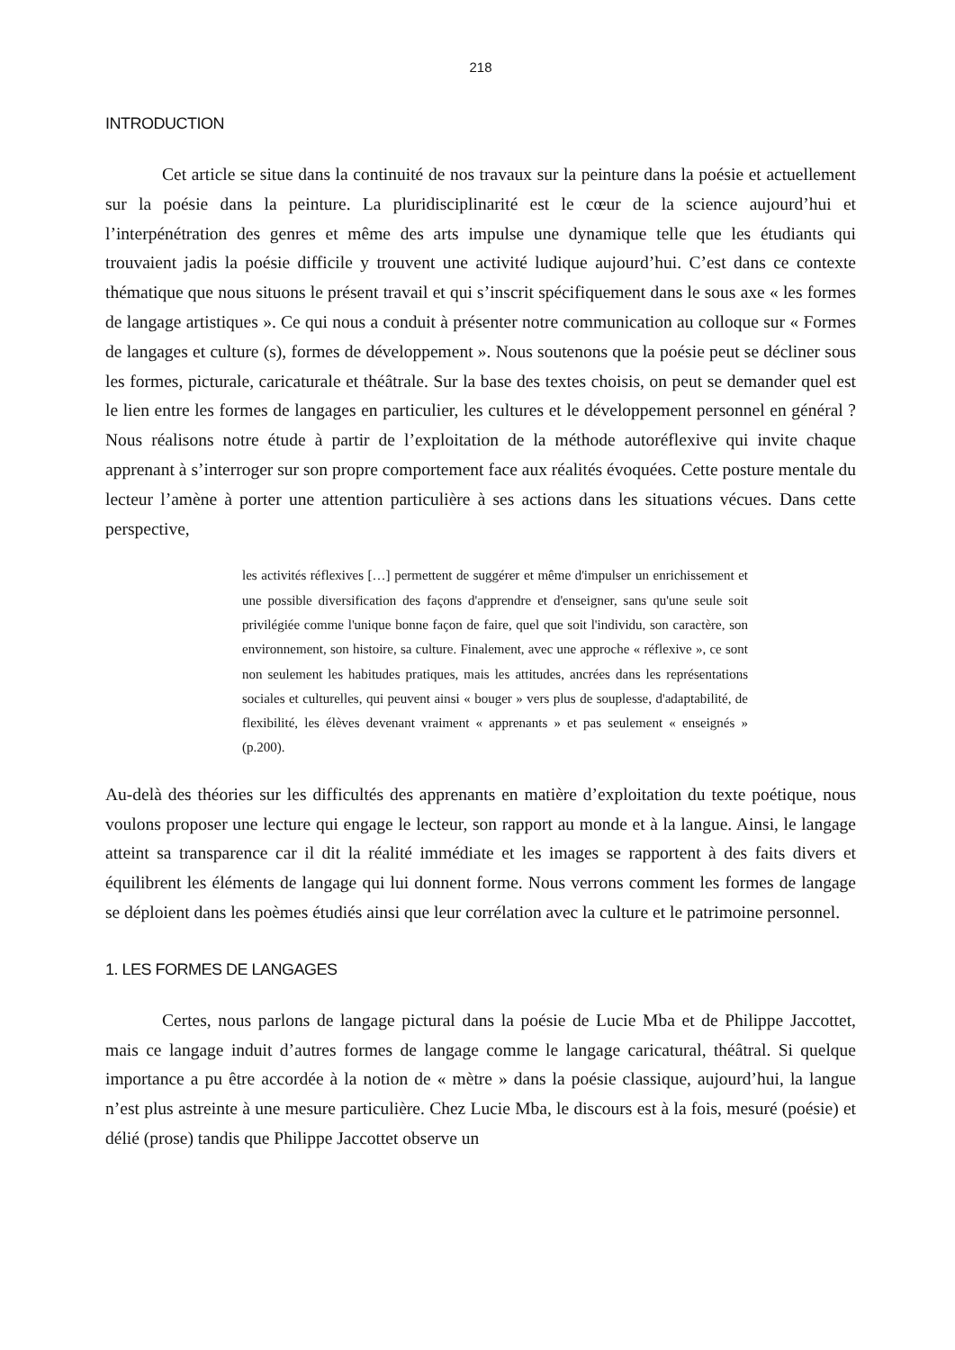218
INTRODUCTION
Cet article se situe dans la continuité de nos travaux sur la peinture dans la poésie et actuellement sur la poésie dans la peinture. La pluridisciplinarité est le cœur de la science aujourd’hui et l’interpénétration des genres et même des arts impulse une dynamique telle que les étudiants qui trouvaient jadis la poésie difficile y trouvent une activité ludique aujourd’hui. C’est dans ce contexte thématique que nous situons le présent travail et qui s’inscrit spécifiquement dans le sous axe « les formes de langage artistiques ». Ce qui nous a conduit à présenter notre communication au colloque sur « Formes de langages et culture (s), formes de développement ». Nous soutenons que la poésie peut se décliner sous les formes, picturale, caricaturale et théâtrale. Sur la base des textes choisis, on peut se demander quel est le lien entre les formes de langages en particulier, les cultures et le développement personnel en général ? Nous réalisons notre étude à partir de l’exploitation de la méthode autoréflexive qui invite chaque apprenant à s’interroger sur son propre comportement face aux réalités évoquées. Cette posture mentale du lecteur l’amène à porter une attention particulière à ses actions dans les situations vécues. Dans cette perspective,
les activités réflexives […] permettent de suggérer et même d'impulser un enrichissement et une possible diversification des façons d'apprendre et d'enseigner, sans qu'une seule soit privilégiée comme l'unique bonne façon de faire, quel que soit l'individu, son caractère, son environnement, son histoire, sa culture. Finalement, avec une approche « réflexive », ce sont non seulement les habitudes pratiques, mais les attitudes, ancrées dans les représentations sociales et culturelles, qui peuvent ainsi « bouger » vers plus de souplesse, d'adaptabilité, de flexibilité, les élèves devenant vraiment « apprenants » et pas seulement « enseignés » (p.200).
Au-delà des théories sur les difficultés des apprenants en matière d’exploitation du texte poétique, nous voulons proposer une lecture qui engage le lecteur, son rapport au monde et à la langue. Ainsi, le langage atteint sa transparence car il dit la réalité immédiate et les images se rapportent à des faits divers et équilibrent les éléments de langage qui lui donnent forme. Nous verrons comment les formes de langage se déploient dans les poèmes étudiés ainsi que leur corrélation avec la culture et le patrimoine personnel.
1. LES FORMES DE LANGAGES
Certes, nous parlons de langage pictural dans la poésie de Lucie Mba et de Philippe Jaccottet, mais ce langage induit d’autres formes de langage comme le langage caricatural, théâtral. Si quelque importance a pu être accordée à la notion de « mètre » dans la poésie classique, aujourd’hui, la langue n’est plus astreinte à une mesure particulière. Chez Lucie Mba, le discours est à la fois, mesuré (poésie) et délié (prose) tandis que Philippe Jaccottet observe un